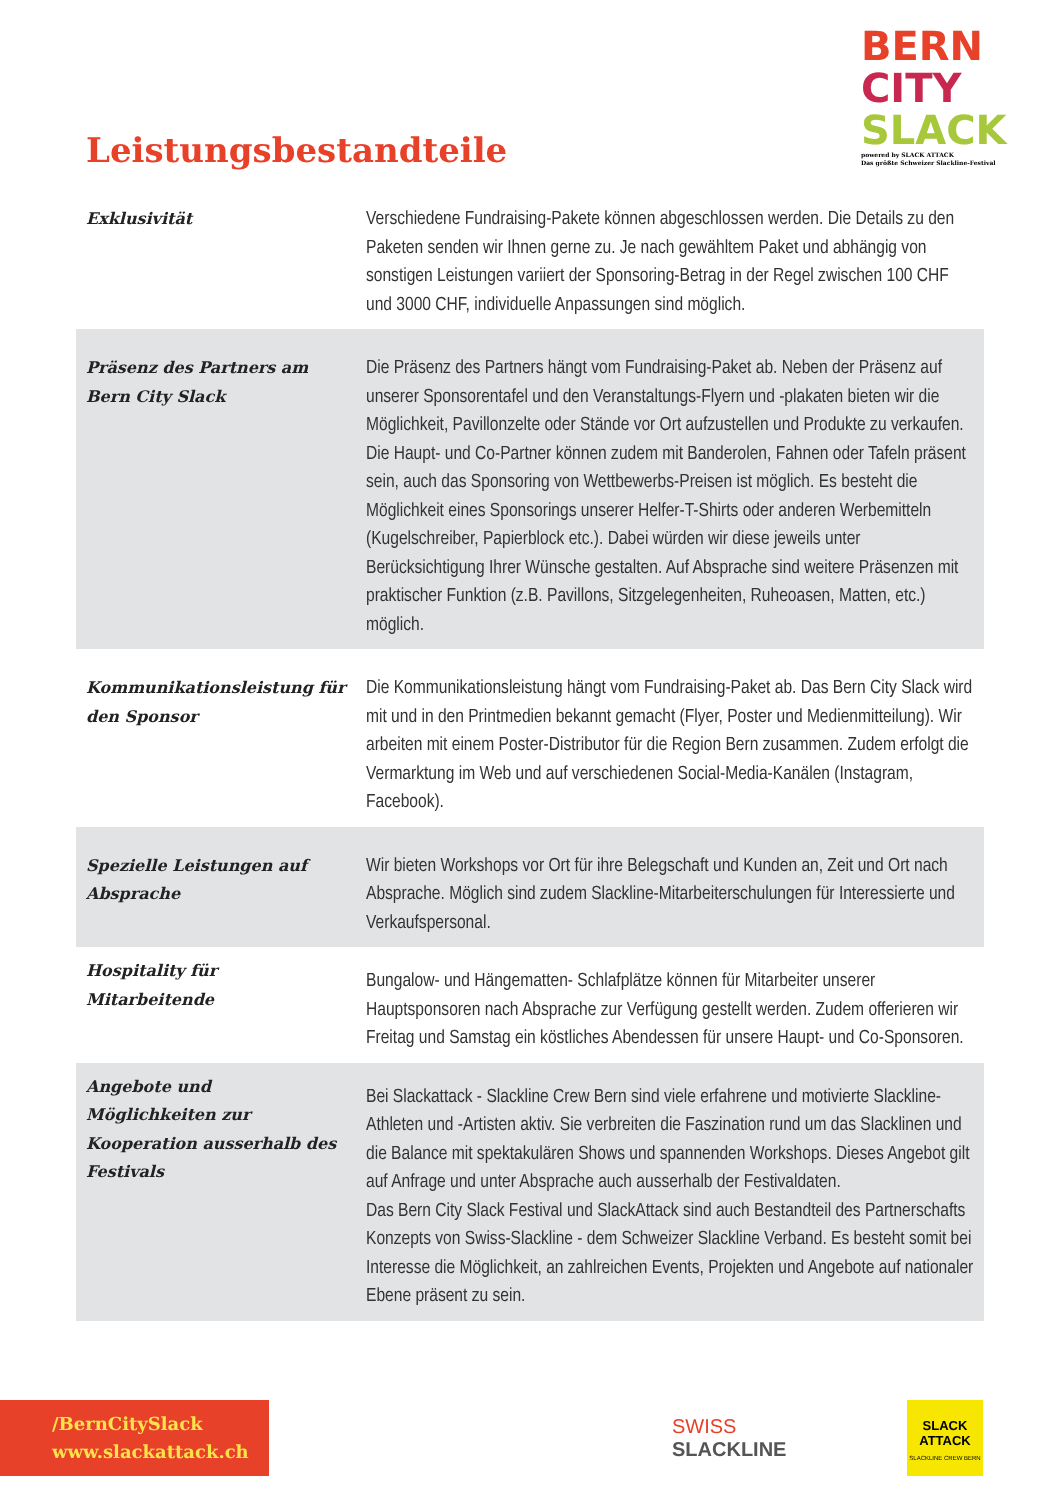Leistungsbestandteile
BERN
CITY
SLACK
powered by SLACK ATTACK
Das größte Schweizer Slackline-Festival
| Exklusivität | Verschiedene Fundraising-Pakete können abgeschlossen werden. Die Details zu den Paketen senden wir Ihnen gerne zu. Je nach gewähltem Paket und abhängig von sonstigen Leistungen variiert der Sponsoring-Betrag in der Regel zwischen 100 CHF und 3000 CHF, individuelle Anpassungen sind möglich. |
| Präsenz des Partners am Bern City Slack | Die Präsenz des Partners hängt vom Fundraising-Paket ab. Neben der Präsenz auf unserer Sponsorentafel und den Veranstaltungs-Flyern und -plakaten bieten wir die Möglichkeit, Pavillonzelte oder Stände vor Ort aufzustellen und Produkte zu verkaufen. Die Haupt- und Co-Partner können zudem mit Banderolen, Fahnen oder Tafeln präsent sein, auch das Sponsoring von Wettbewerbs-Preisen ist möglich. Es besteht die Möglichkeit eines Sponsorings unserer Helfer-T-Shirts oder anderen Werbemitteln (Kugelschreiber, Papierblock etc.). Dabei würden wir diese jeweils unter Berücksichtigung Ihrer Wünsche gestalten. Auf Absprache sind weitere Präsenzen mit praktischer Funktion (z.B. Pavillons, Sitzgelegenheiten, Ruheoasen, Matten, etc.) möglich. |
| Kommunikationsleistung für den Sponsor | Die Kommunikationsleistung hängt vom Fundraising-Paket ab. Das Bern City Slack wird mit und in den Printmedien bekannt gemacht (Flyer, Poster und Medienmitteilung). Wir arbeiten mit einem Poster-Distributor für die Region Bern zusammen. Zudem erfolgt die Vermarktung im Web und auf verschiedenen Social-Media-Kanälen (Instagram, Facebook). |
| Spezielle Leistungen auf Absprache | Wir bieten Workshops vor Ort für ihre Belegschaft und Kunden an, Zeit und Ort nach Absprache. Möglich sind zudem Slackline-Mitarbeiterschulungen für Interessierte und Verkaufspersonal. |
| Hospitality für Mitarbeitende | Bungalow- und Hängematten- Schlafplätze können für Mitarbeiter unserer Hauptsponsoren nach Absprache zur Verfügung gestellt werden. Zudem offerieren wir Freitag und Samstag ein köstliches Abendessen für unsere Haupt- und Co-Sponsoren. |
| Angebote und Möglichkeiten zur Kooperation ausserhalb des Festivals | Bei Slackattack - Slackline Crew Bern sind viele erfahrene und motivierte Slackline-Athleten und -Artisten aktiv. Sie verbreiten die Faszination rund um das Slacklinen und die Balance mit spektakulären Shows und spannenden Workshops. Dieses Angebot gilt auf Anfrage und unter Absprache auch ausserhalb der Festivaldaten. Das Bern City Slack Festival und SlackAttack sind auch Bestandteil des Partnerschafts Konzepts von Swiss-Slackline - dem Schweizer Slackline Verband. Es besteht somit bei Interesse die Möglichkeit, an zahlreichen Events, Projekten und Angebote auf nationaler Ebene präsent zu sein. |
/BernCitySlack
www.slackattack.ch
SWISS
SLACKLINE
SLACK ATTACK
SLACKLINE CREW BERN